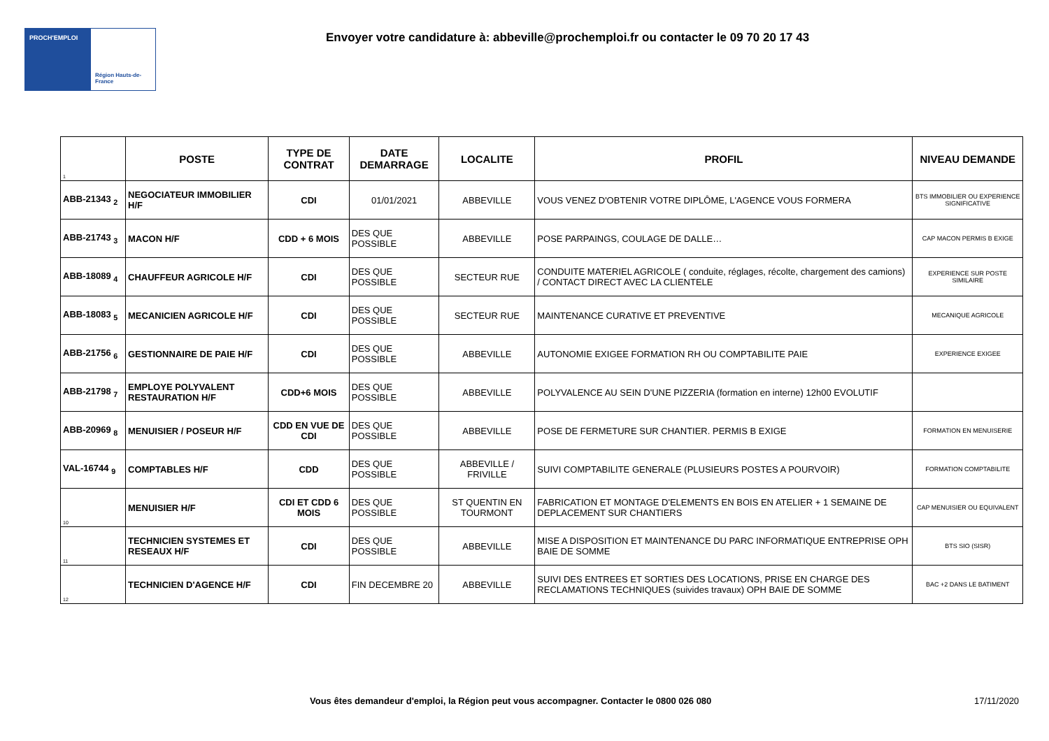PROCH'EMPLOI
Région Hauts-de-France
Envoyer votre candidature à: abbeville@prochemploi.fr ou contacter le 09 70 20 17 43
| 1 | POSTE | TYPE DE CONTRAT | DATE DEMARRAGE | LOCALITE | PROFIL | NIVEAU DEMANDE |
| --- | --- | --- | --- | --- | --- | --- |
| ABB-21343 <sub>2</sub> | NEGOCIATEUR IMMOBILIER H/F | CDI | 01/01/2021 | ABBEVILLE | VOUS VENEZ D'OBTENIR VOTRE DIPLÔME, L'AGENCE VOUS FORMERA | BTS IMMOBILIER OU EXPERIENCE SIGNIFICATIVE |
| ABB-21743 <sub>3</sub> | MACON H/F | CDD + 6 MOIS | DES QUE POSSIBLE | ABBEVILLE | POSE PARPAINGS, COULAGE DE DALLE… | CAP MACON PERMIS B EXIGE |
| ABB-18089 <sub>4</sub> | CHAUFFEUR AGRICOLE H/F | CDI | DES QUE POSSIBLE | SECTEUR RUE | CONDUITE MATERIEL AGRICOLE ( conduite, réglages, récolte, chargement des camions) / CONTACT DIRECT AVEC LA CLIENTELE | EXPERIENCE SUR POSTE SIMILAIRE |
| ABB-18083 <sub>5</sub> | MECANICIEN AGRICOLE H/F | CDI | DES QUE POSSIBLE | SECTEUR RUE | MAINTENANCE CURATIVE ET PREVENTIVE | MECANIQUE AGRICOLE |
| ABB-21756 <sub>6</sub> | GESTIONNAIRE DE PAIE H/F | CDI | DES QUE POSSIBLE | ABBEVILLE | AUTONOMIE EXIGEE FORMATION RH OU COMPTABILITE PAIE | EXPERIENCE EXIGEE |
| ABB-21798 <sub>7</sub> | EMPLOYE POLYVALENT RESTAURATION H/F | CDD+6 MOIS | DES QUE POSSIBLE | ABBEVILLE | POLYVALENCE AU SEIN D'UNE PIZZERIA (formation en interne) 12h00 EVOLUTIF | |
| ABB-20969 <sub>8</sub> | MENUISIER / POSEUR H/F | CDD EN VUE DE CDI | DES QUE POSSIBLE | ABBEVILLE | POSE DE FERMETURE SUR CHANTIER. PERMIS B EXIGE | FORMATION EN MENUISERIE |
| VAL-16744 <sub>9</sub> | COMPTABLES H/F | CDD | DES QUE POSSIBLE | ABBEVILLE / FRIVILLE | SUIVI COMPTABILITE GENERALE (PLUSIEURS POSTES A POURVOIR) | FORMATION COMPTABILITE |
| 10 | MENUISIER H/F | CDI ET CDD 6 MOIS | DES QUE POSSIBLE | ST QUENTIN EN TOURMONT | FABRICATION ET MONTAGE D'ELEMENTS EN BOIS EN ATELIER + 1 SEMAINE DE DEPLACEMENT SUR CHANTIERS | CAP MENUISIER OU EQUIVALENT |
| 11 | TECHNICIEN SYSTEMES ET RESEAUX H/F | CDI | DES QUE POSSIBLE | ABBEVILLE | MISE A DISPOSITION ET MAINTENANCE DU PARC INFORMATIQUE ENTREPRISE OPH BAIE DE SOMME | BTS SIO (SISR) |
| 12 | TECHNICIEN D'AGENCE H/F | CDI | FIN DECEMBRE 20 | ABBEVILLE | SUIVI DES ENTREES ET SORTIES DES LOCATIONS, PRISE EN CHARGE DES RECLAMATIONS TECHNIQUES (suivides travaux) OPH BAIE DE SOMME | BAC +2 DANS LE BATIMENT |
Vous êtes demandeur d'emploi, la Région peut vous accompagner. Contacter le 0800 026 080
17/11/2020